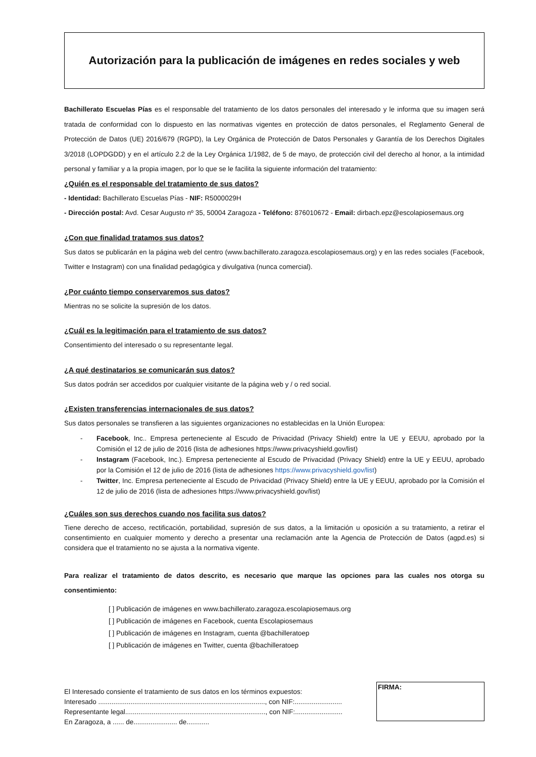Autorización para la publicación de imágenes en redes sociales y web
Bachillerato Escuelas Pías es el responsable del tratamiento de los datos personales del interesado y le informa que su imagen será tratada de conformidad con lo dispuesto en las normativas vigentes en protección de datos personales, el Reglamento General de Protección de Datos (UE) 2016/679 (RGPD), la Ley Orgánica de Protección de Datos Personales y Garantía de los Derechos Digitales 3/2018 (LOPDGDD) y en el artículo 2.2 de la Ley Orgánica 1/1982, de 5 de mayo, de protección civil del derecho al honor, a la intimidad personal y familiar y a la propia imagen, por lo que se le facilita la siguiente información del tratamiento:
¿Quién es el responsable del tratamiento de sus datos?
- Identidad: Bachillerato Escuelas Pías - NIF: R5000029H
- Dirección postal: Avd. Cesar Augusto nº 35, 50004 Zaragoza - Teléfono: 876010672 - Email: dirbach.epz@escolapiosemaus.org
¿Con que finalidad tratamos sus datos?
Sus datos se publicarán en la página web del centro (www.bachillerato.zaragoza.escolapiosemaus.org) y en las redes sociales (Facebook, Twitter e Instagram) con una finalidad pedagógica y divulgativa (nunca comercial).
¿Por cuánto tiempo conservaremos sus datos?
Mientras no se solicite la supresión de los datos.
¿Cuál es la legitimación para el tratamiento de sus datos?
Consentimiento del interesado o su representante legal.
¿A qué destinatarios se comunicarán sus datos?
Sus datos podrán ser accedidos por cualquier visitante de la página web y / o red social.
¿Existen transferencias internacionales de sus datos?
Sus datos personales se transfieren a las siguientes organizaciones no establecidas en la Unión Europea:
- Facebook, Inc.. Empresa perteneciente al Escudo de Privacidad (Privacy Shield) entre la UE y EEUU, aprobado por la Comisión el 12 de julio de 2016 (lista de adhesiones https://www.privacyshield.gov/list)
- Instagram (Facebook, Inc.). Empresa perteneciente al Escudo de Privacidad (Privacy Shield) entre la UE y EEUU, aprobado por la Comisión el 12 de julio de 2016 (lista de adhesiones https://www.privacyshield.gov/list)
- Twitter, Inc. Empresa perteneciente al Escudo de Privacidad (Privacy Shield) entre la UE y EEUU, aprobado por la Comisión el 12 de julio de 2016 (lista de adhesiones https://www.privacyshield.gov/list)
¿Cuáles son sus derechos cuando nos facilita sus datos?
Tiene derecho de acceso, rectificación, portabilidad, supresión de sus datos, a la limitación u oposición a su tratamiento, a retirar el consentimiento en cualquier momento y derecho a presentar una reclamación ante la Agencia de Protección de Datos (agpd.es) si considera que el tratamiento no se ajusta a la normativa vigente.
Para realizar el tratamiento de datos descrito, es necesario que marque las opciones para las cuales nos otorga su consentimiento:
[ ] Publicación de imágenes en www.bachillerato.zaragoza.escolapiosemaus.org
[ ] Publicación de imágenes en Facebook, cuenta Escolapiosemaus
[ ] Publicación de imágenes en Instagram, cuenta @bachilleratoep
[ ] Publicación de imágenes en Twitter, cuenta @bachilleratoep
El Interesado consiente el tratamiento de sus datos en los términos expuestos:
Interesado ........................................................................................, con NIF:.........................
Representante legal.........................................................................., con NIF:.........................
En Zaragoza, a ...... de....................... de............
FIRMA: